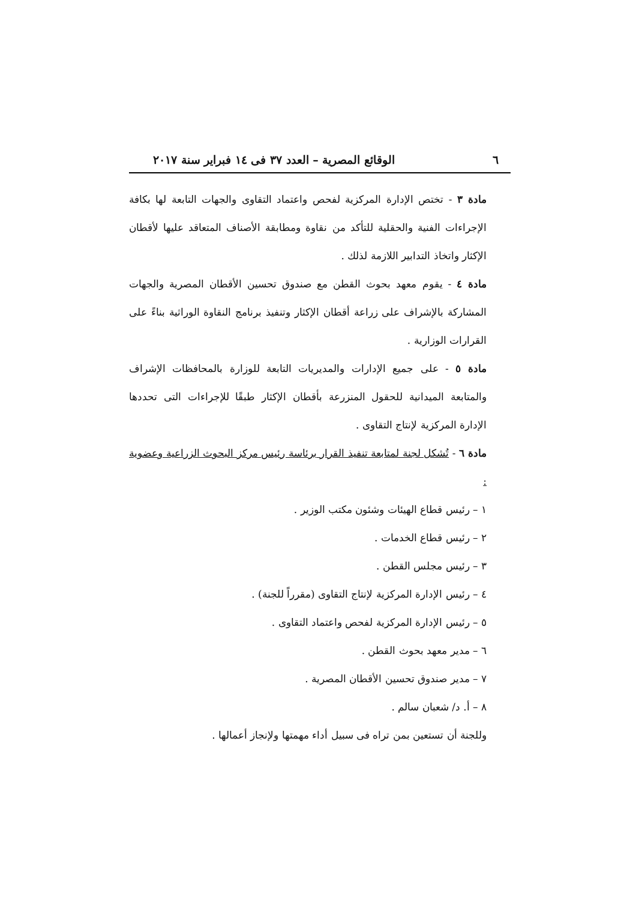٦ الوقائع المصرية – العدد ٣٧ فى ١٤ فبراير سنة ٢٠١٧
مادة ٣ - تختص الإدارة المركزية لفحص واعتماد التقاوى والجهات التابعة لها بكافة الإجراءات الفنية والحقلية للتأكد من نقاوة ومطابقة الأصناف المتعاقد عليها لأقطان الإكثار واتخاذ التدابير اللازمة لذلك .
مادة ٤ - يقوم معهد بحوث القطن مع صندوق تحسين الأقطان المصرية والجهات المشاركة بالإشراف على زراعة أقطان الإكثار وتنفيذ برنامج النقاوة الوراثية بناءً على القرارات الوزارية .
مادة ٥ - على جميع الإدارات والمديريات التابعة للوزارة بالمحافظات الإشراف والمتابعة الميدانية للحقول المنزرعة بأقطان الإكثار طبقًا للإجراءات التى تحددها الإدارة المركزية لإنتاج التقاوى .
مادة ٦ - تُشكل لجنة لمتابعة تنفيذ القرار برئاسة رئيس مركز البحوث الزراعية وعضوية :
١ – رئيس قطاع الهيئات وشئون مكتب الوزير .
٢ – رئيس قطاع الخدمات .
٣ – رئيس مجلس القطن .
٤ – رئيس الإدارة المركزية لإنتاج التقاوى (مقرراً للجنة) .
٥ – رئيس الإدارة المركزية لفحص واعتماد التقاوى .
٦ – مدير معهد بحوث القطن .
٧ – مدير صندوق تحسين الأقطان المصرية .
٨ – أ. د/ شعبان سالم .
وللجنة أن تستعين بمن تراه فى سبيل أداء مهمتها ولإنجاز أعمالها .